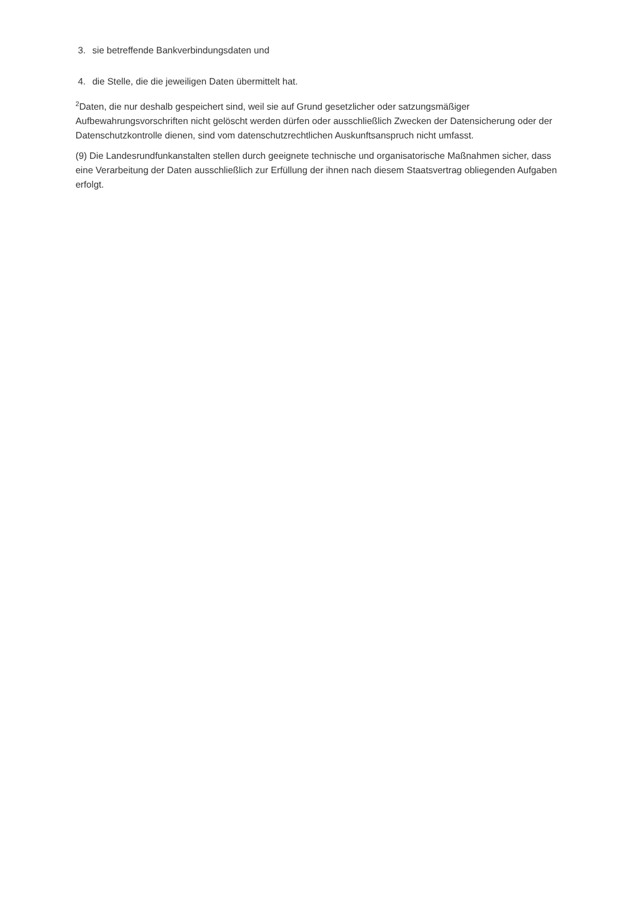3. sie betreffende Bankverbindungsdaten und
4. die Stelle, die die jeweiligen Daten übermittelt hat.
<sup>2</sup> Daten, die nur deshalb gespeichert sind, weil sie auf Grund gesetzlicher oder satzungsmäßiger Aufbewahrungsvorschriften nicht gelöscht werden dürfen oder ausschließlich Zwecken der Datensicherung oder der Datenschutzkontrolle dienen, sind vom datenschutzrechtlichen Auskunftsanspruch nicht umfasst.
(9) Die Landesrundfunkanstalten stellen durch geeignete technische und organisatorische Maßnahmen sicher, dass eine Verarbeitung der Daten ausschließlich zur Erfüllung der ihnen nach diesem Staatsvertrag obliegenden Aufgaben erfolgt.